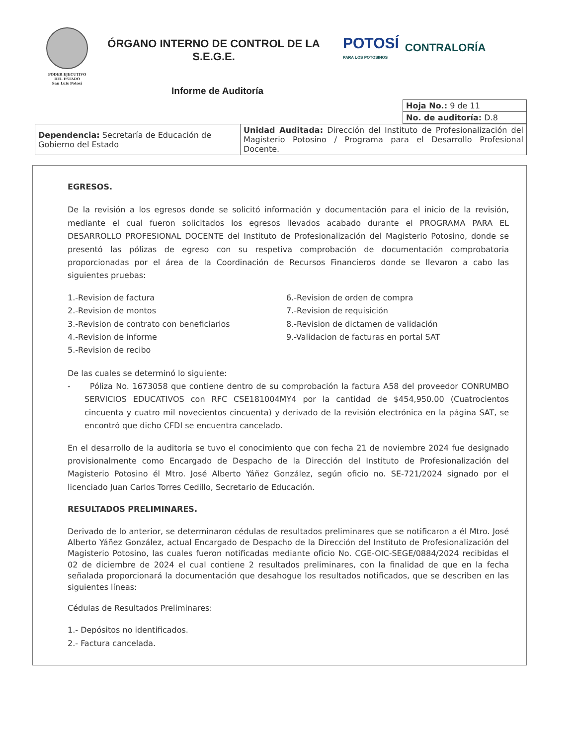PODER EJECUTIVO
DEL ESTADO
San Luis Potosí
ÓRGANO INTERNO DE CONTROL DE LA
S.E.G.E.
POTOSÍ
PARA LOS POTOSINOS
CONTRALORÍA
Informe de Auditoría
| Hoja No.: 9 de 11 |
| No. de auditoría: D.8 |
| Dependencia: Secretaría de Educación de Gobierno del Estado | Unidad Auditada: Dirección del Instituto de Profesionalización del Magisterio Potosino / Programa para el Desarrollo Profesional Docente. |
EGRESOS.
De la revisión a los egresos donde se solicitó información y documentación para el inicio de la revisión, mediante el cual fueron solicitados los egresos llevados acabado durante el PROGRAMA PARA EL DESARROLLO PROFESIONAL DOCENTE del Instituto de Profesionalización del Magisterio Potosino, donde se presentó las pólizas de egreso con su respetiva comprobación de documentación comprobatoria proporcionadas por el área de la Coordinación de Recursos Financieros donde se llevaron a cabo las siguientes pruebas:
1.-Revision de factura
2.-Revision de montos
3.-Revision de contrato con beneficiarios
4.-Revision de informe
5.-Revision de recibo
6.-Revision de orden de compra
7.-Revision de requisición
8.-Revision de dictamen de validación
9.-Validacion de facturas en portal SAT
De las cuales se determinó lo siguiente:
- Póliza No. 1673058 que contiene dentro de su comprobación la factura A58 del proveedor CONRUMBO SERVICIOS EDUCATIVOS con RFC CSE181004MY4 por la cantidad de $454,950.00 (Cuatrocientos cincuenta y cuatro mil novecientos cincuenta) y derivado de la revisión electrónica en la página SAT, se encontró que dicho CFDI se encuentra cancelado.
En el desarrollo de la auditoria se tuvo el conocimiento que con fecha 21 de noviembre 2024 fue designado provisionalmente como Encargado de Despacho de la Dirección del Instituto de Profesionalización del Magisterio Potosino él Mtro. José Alberto Yáñez González, según oficio no. SE-721/2024 signado por el licenciado Juan Carlos Torres Cedillo, Secretario de Educación.
RESULTADOS PRELIMINARES.
Derivado de lo anterior, se determinaron cédulas de resultados preliminares que se notificaron a él Mtro. José Alberto Yáñez González, actual Encargado de Despacho de la Dirección del Instituto de Profesionalización del Magisterio Potosino, las cuales fueron notificadas mediante oficio No. CGE-OIC-SEGE/0884/2024 recibidas el 02 de diciembre de 2024 el cual contiene 2 resultados preliminares, con la finalidad de que en la fecha señalada proporcionará la documentación que desahogue los resultados notificados, que se describen en las siguientes líneas:
Cédulas de Resultados Preliminares:
1.- Depósitos no identificados.
2.- Factura cancelada.